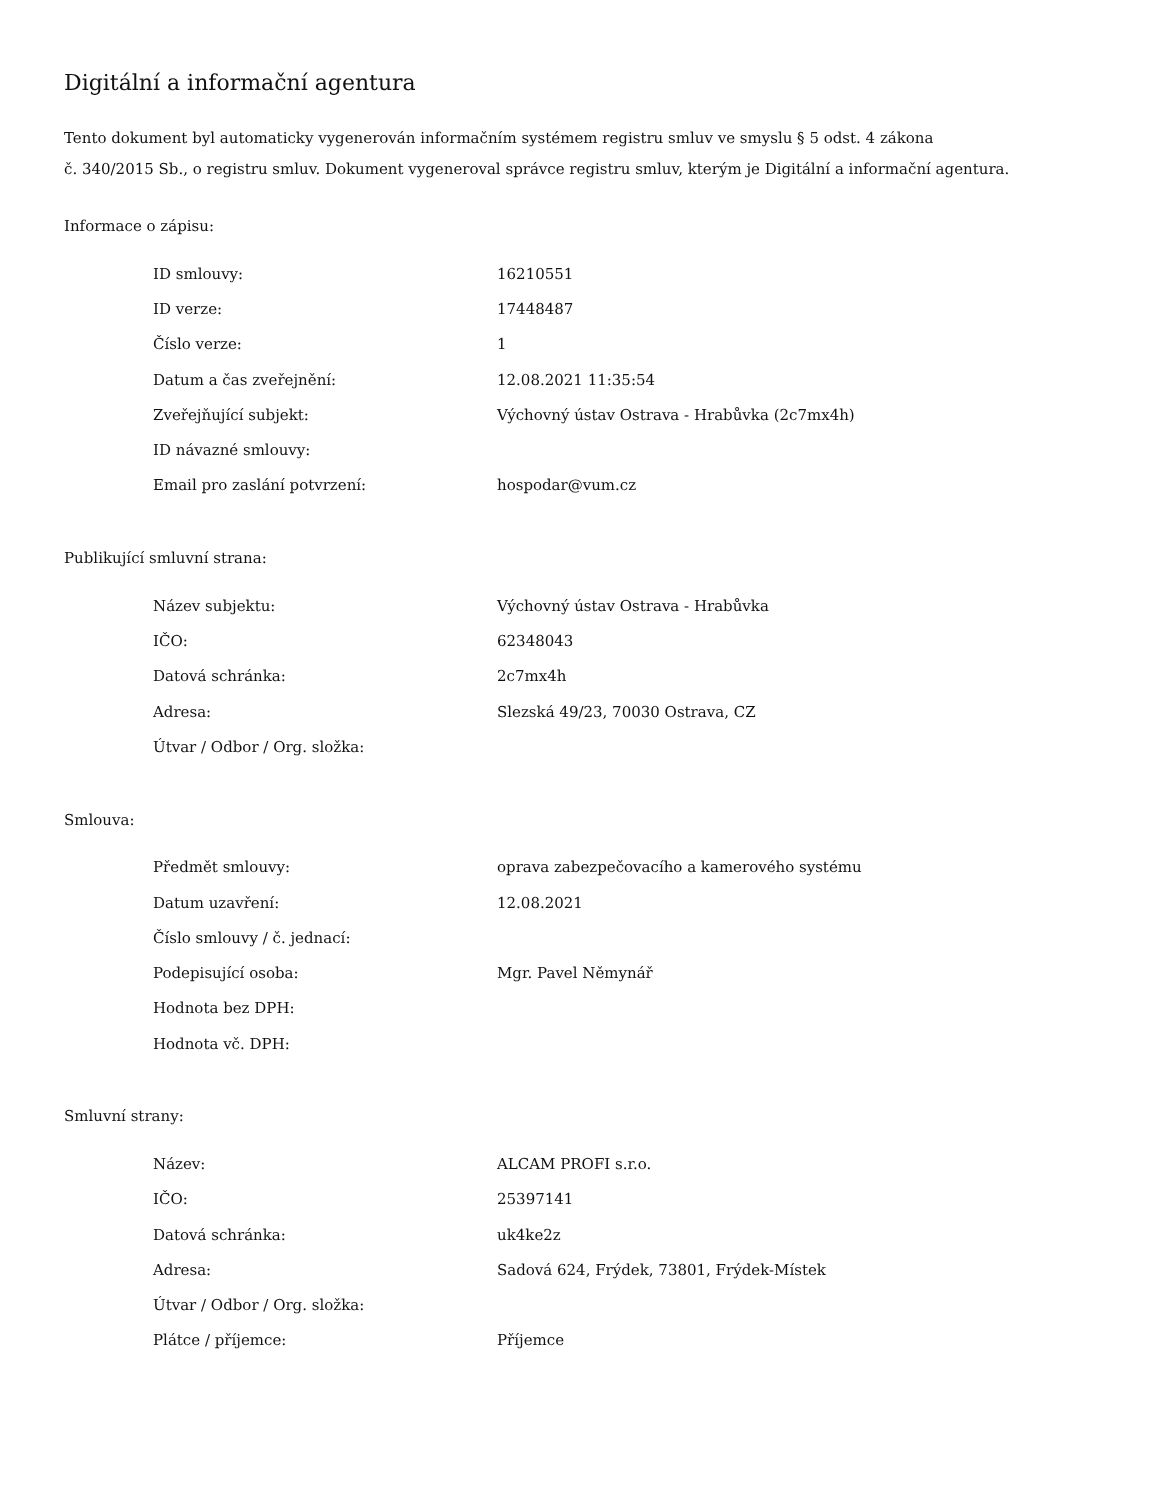Digitální a informační agentura
Tento dokument byl automaticky vygenerován informačním systémem registru smluv ve smyslu § 5 odst. 4 zákona
č. 340/2015 Sb., o registru smluv. Dokument vygeneroval správce registru smluv, kterým je Digitální a informační agentura.
Informace o zápisu:
| ID smlouvy: | 16210551 |
| ID verze: | 17448487 |
| Číslo verze: | 1 |
| Datum a čas zveřejnění: | 12.08.2021 11:35:54 |
| Zveřejňující subjekt: | Výchovný ústav Ostrava - Hrabůvka (2c7mx4h) |
| ID návazné smlouvy: | |
| Email pro zaslání potvrzení: | hospodar@vum.cz |
Publikující smluvní strana:
| Název subjektu: | Výchovný ústav Ostrava - Hrabůvka |
| IČO: | 62348043 |
| Datová schránka: | 2c7mx4h |
| Adresa: | Slezská 49/23, 70030 Ostrava, CZ |
| Útvar / Odbor / Org. složka: | |
Smlouva:
| Předmět smlouvy: | oprava zabezpečovacího a kamerového systému |
| Datum uzavření: | 12.08.2021 |
| Číslo smlouvy / č. jednací: | |
| Podepisující osoba: | Mgr. Pavel Němynář |
| Hodnota bez DPH: | |
| Hodnota vč. DPH: | |
Smluvní strany:
| Název: | ALCAM PROFI s.r.o. |
| IČO: | 25397141 |
| Datová schránka: | uk4ke2z |
| Adresa: | Sadová 624, Frýdek, 73801, Frýdek-Místek |
| Útvar / Odbor / Org. složka: | |
| Plátce / příjemce: | Příjemce |